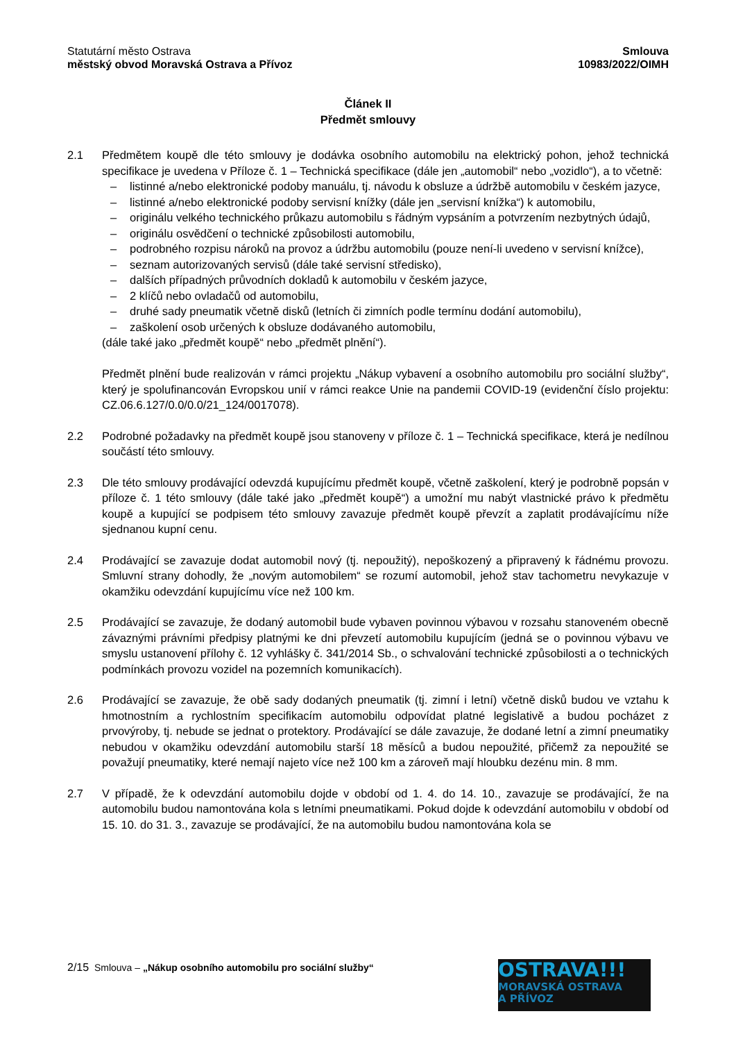Statutární město Ostrava
městský obvod Moravská Ostrava a Přívoz
Smlouva
10983/2022/OIMH
Článek II
Předmět smlouvy
2.1 Předmětem koupě dle této smlouvy je dodávka osobního automobilu na elektrický pohon, jehož technická specifikace je uvedena v Příloze č. 1 – Technická specifikace (dále jen „automobil“ nebo „vozidlo“), a to včetně:
– listinné a/nebo elektronické podoby manuálu, tj. návodu k obsluze a údržbě automobilu v českém jazyce,
– listinné a/nebo elektronické podoby servisní knížky (dále jen „servisní knížka“) k automobilu,
– originálu velkého technického průkazu automobilu s řádným vypsáním a potvrzením nezbytných údajů,
– originálu osvědčení o technické způsobilosti automobilu,
– podrobného rozpisu nároků na provoz a údržbu automobilu (pouze není-li uvedeno v servisní knížce),
– seznam autorizovaných servisů (dále také servisní středisko),
– dalších případných průvodních dokladů k automobilu v českém jazyce,
– 2 klíčů nebo ovladačů od automobilu,
– druhé sady pneumatik včetně disků (letních či zimních podle termínu dodání automobilu),
– zaškolení osob určených k obsluze dodávaného automobilu,
(dále také jako „předmět koupě“ nebo „předmět plnění“).
Předmět plnění bude realizován v rámci projektu „Nákup vybavení a osobního automobilu pro sociální služby“, který je spolufinancován Evropskou unií v rámci reakce Unie na pandemii COVID-19 (evidenční číslo projektu: CZ.06.6.127/0.0/0.0/21_124/0017078).
2.2 Podrobné požadavky na předmět koupě jsou stanoveny v příloze č. 1 – Technická specifikace, která je nedílnou součástí této smlouvy.
2.3 Dle této smlouvy prodávající odevzdá kupujícímu předmět koupě, včetně zaškolení, který je podrobně popsán v příloze č. 1 této smlouvy (dále také jako „předmět koupě“) a umožní mu nabýt vlastnické právo k předmětu koupě a kupující se podpisem této smlouvy zavazuje předmět koupě převzít a zaplatit prodávajícímu níže sjednanou kupní cenu.
2.4 Prodávající se zavazuje dodat automobil nový (tj. nepoužitý), nepoškozený a připravený k řádnému provozu. Smluvní strany dohodly, že „novým automobilem“ se rozumí automobil, jehož stav tachometru nevykazuje v okamžiku odevzdání kupujícímu více než 100 km.
2.5 Prodávající se zavazuje, že dodaný automobil bude vybaven povinnou výbavou v rozsahu stanoveném obecně závaznými právními předpisy platnými ke dni převzetí automobilu kupujícím (jedná se o povinnou výbavu ve smyslu ustanovení přílohy č. 12 vyhlášky č. 341/2014 Sb., o schvalování technické způsobilosti a o technických podmínkách provozu vozidel na pozemních komunikacích).
2.6 Prodávající se zavazuje, že obě sady dodaných pneumatik (tj. zimní i letní) včetně disků budou ve vztahu k hmotnostním a rychlostním specifikacím automobilu odpovídat platné legislativě a budou pocházet z prvovýroby, tj. nebude se jednat o protektory. Prodávající se dále zavazuje, že dodané letní a zimní pneumatiky nebudou v okamžiku odevzdání automobilu starší 18 měsíců a budou nepoužité, přičemž za nepoužité se považují pneumatiky, které nemají najeto více než 100 km a zároveň mají hloubku dezénu min. 8 mm.
2.7 V případě, že k odevzdání automobilu dojde v období od 1. 4. do 14. 10., zavazuje se prodávající, že na automobilu budou namontována kola s letními pneumatikami. Pokud dojde k odevzdání automobilu v období od 15. 10. do 31. 3., zavazuje se prodávající, že na automobilu budou namontována kola se
2/15 Smlouva – „Nákup osobního automobilu pro sociální služby“
OSTRAVA!!!
MORAVSKÁ OSTRAVA
A PŘÍVOZ